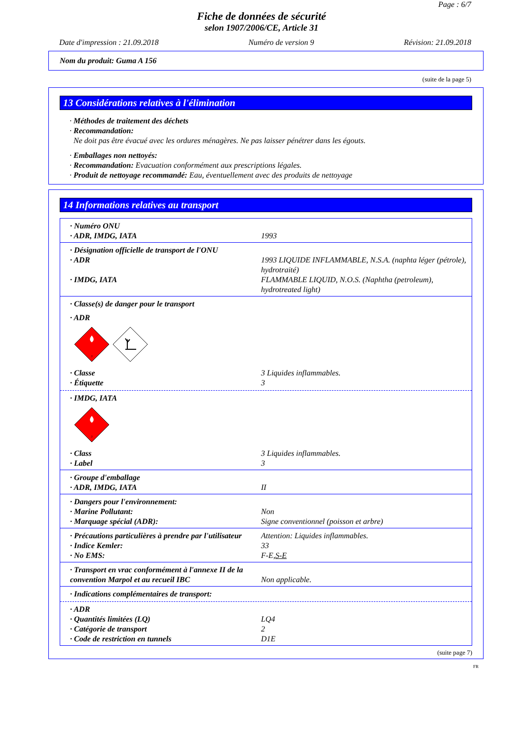Page : 6/7
Fiche de données de sécurité
selon 1907/2006/CE, Article 31
Date d'impression : 21.09.2018 Numéro de version 9 Révision: 21.09.2018
Nom du produit: Guma A 156
(suite de la page 5)
13 Considérations relatives à l'élimination
· Méthodes de traitement des déchets
· Recommandation:
Ne doit pas être évacué avec les ordures ménagères. Ne pas laisser pénétrer dans les égouts.
· Emballages non nettoyés:
· Recommandation: Evacuation conformément aux prescriptions légales.
· Produit de nettoyage recommandé: Eau, éventuellement avec des produits de nettoyage
14 Informations relatives au transport
· Numéro ONU
· ADR, IMDG, IATA 1993
· Désignation officielle de transport de l'ONU
· ADR 1993 LIQUIDE INFLAMMABLE, N.S.A. (naphta léger (pétrole), hydrotraité)
· IMDG, IATA FLAMMABLE LIQUID, N.O.S. (Naphtha (petroleum), hydrotreated light)
· Classe(s) de danger pour le transport
· ADR
3
· Classe 3 Liquides inflammables.
· Étiquette 3
· IMDG, IATA
3
· Class 3 Liquides inflammables.
· Label 3
· Groupe d'emballage
· ADR, IMDG, IATA II
· Dangers pour l'environnement:
· Marine Pollutant: Non
· Marquage spécial (ADR): Signe conventionnel (poisson et arbre)
· Précautions particulières à prendre par l'utilisateur Attention: Liquides inflammables.
· Indice Kemler: 33
· No EMS: F-E,S-E
· Transport en vrac conformément à l'annexe II de la convention Marpol et au recueil IBC
Non applicable.
· Indications complémentaires de transport:
· ADR
· Quantités limitées (LQ) LQ4
· Catégorie de transport 2
· Code de restriction en tunnels D1E
(suite page 7)
FR